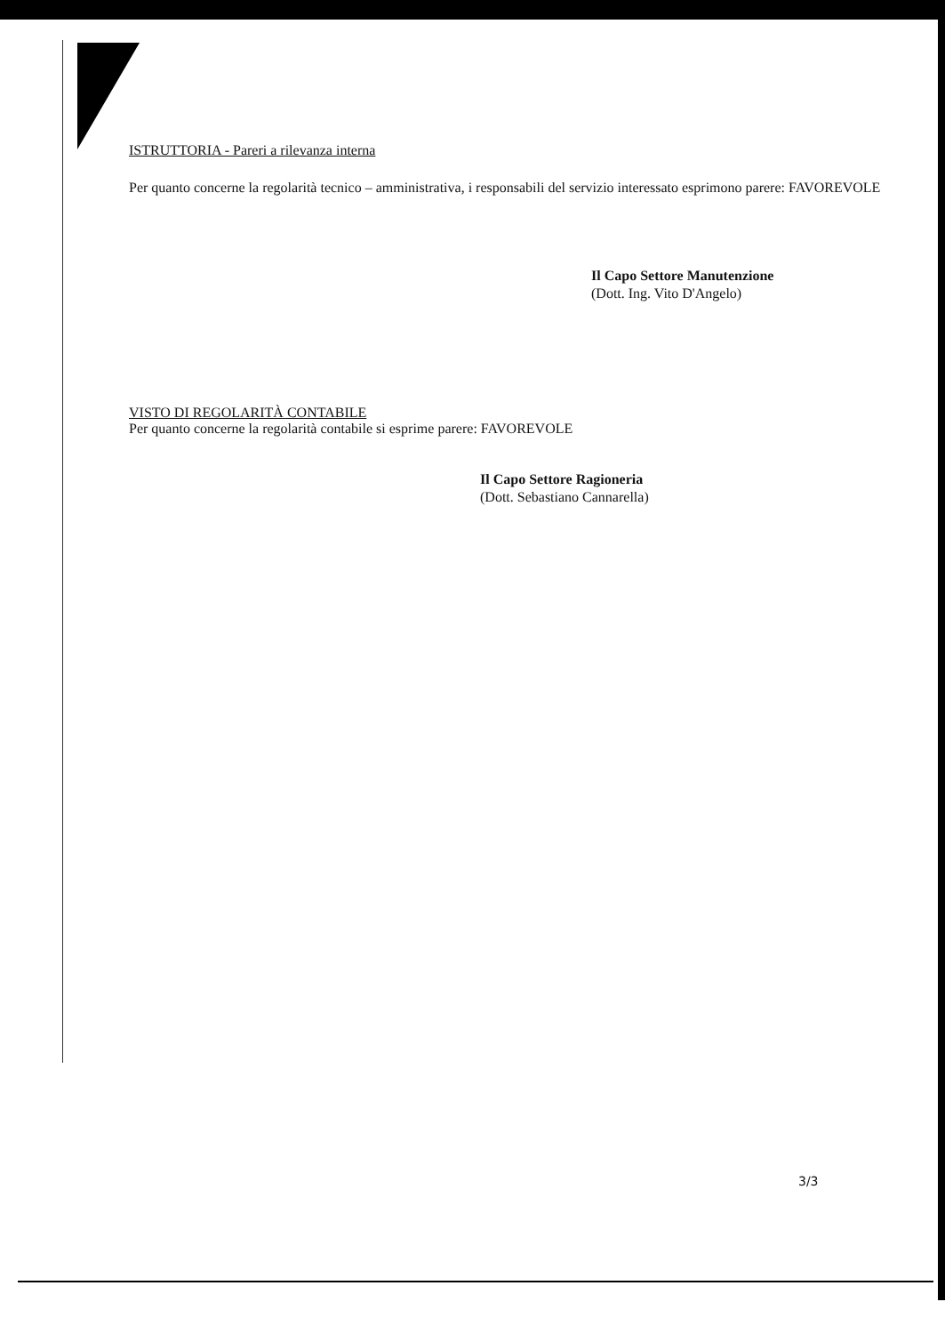ISTRUTTORIA - Pareri a rilevanza interna
Per quanto concerne la regolarità tecnico – amministrativa, i responsabili del servizio interessato esprimono parere: FAVOREVOLE
Il Capo Settore Manutenzione
(Dott. Ing. Vito D'Angelo)
VISTO DI REGOLARITÀ CONTABILE
Per quanto concerne la regolarità contabile si esprime parere: FAVOREVOLE
Il Capo Settore Ragioneria
(Dott. Sebastiano Cannarella)
3/3